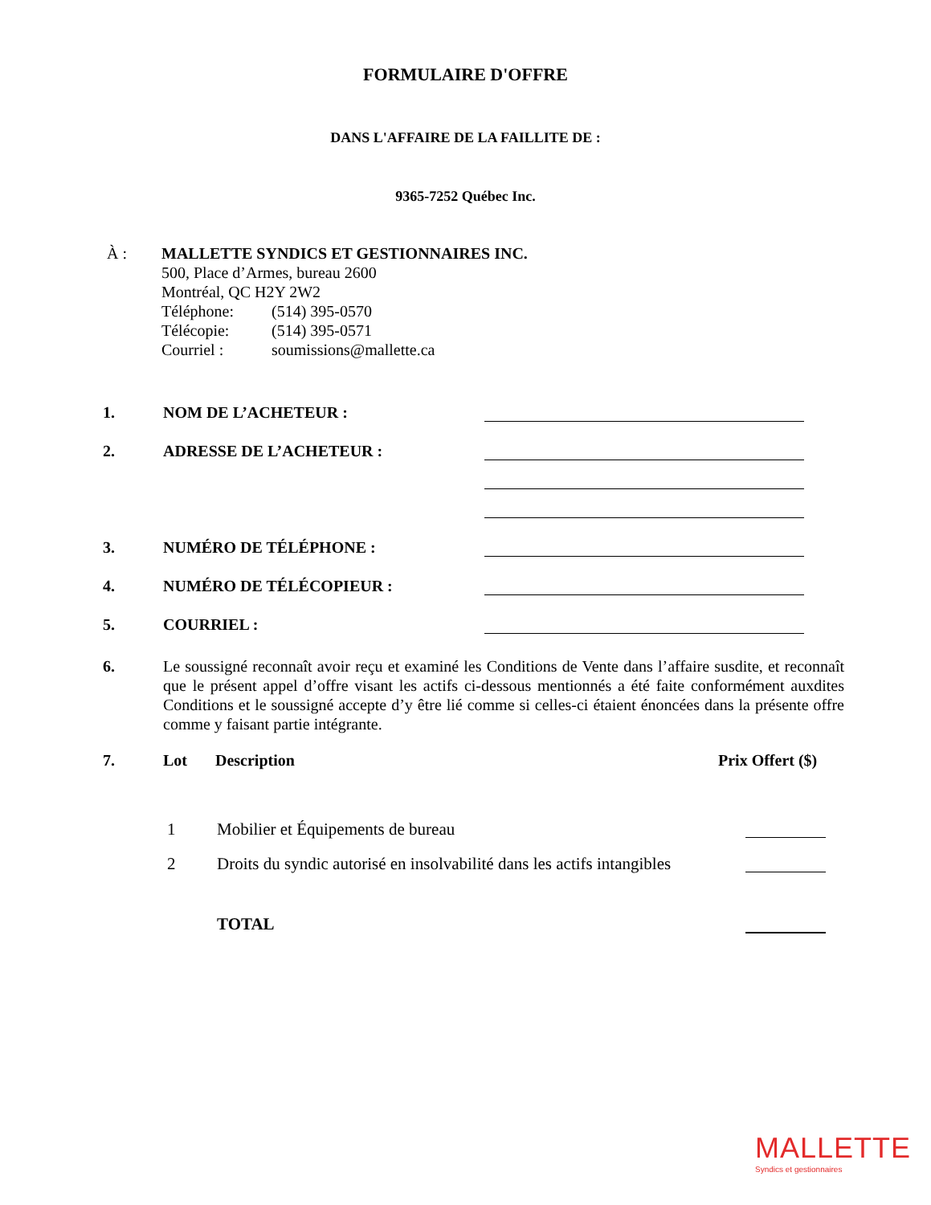FORMULAIRE D'OFFRE
DANS L'AFFAIRE DE LA FAILLITE DE :
9365-7252 Québec Inc.
À : MALLETTE SYNDICS ET GESTIONNAIRES INC.
500, Place d’Armes, bureau 2600
Montréal, QC H2Y 2W2
Téléphone: (514) 395-0570
Télécopie: (514) 395-0571
Courriel : soumissions@mallette.ca
1.
NOM DE L’ACHETEUR :
2.
ADRESSE DE L’ACHETEUR :
3.
NUMÉRO DE TÉLÉPHONE :
4.
NUMÉRO DE TÉLÉCOPIEUR :
5.
COURRIEL :
6. Le soussigné reconnaît avoir reçu et examiné les Conditions de Vente dans l’affaire susdite, et reconnaît que le présent appel d’offre visant les actifs ci-dessous mentionnés a été faite conformément auxdites Conditions et le soussigné accepte d’y être lié comme si celles-ci étaient énoncées dans la présente offre comme y faisant partie intégrante.
7. Lot Description Prix Offert ($)
1 Mobilier et Équipements de bureau
2 Droits du syndic autorisé en insolvabilité dans les actifs intangibles
TOTAL
MALLETTE
Syndics et gestionnaires